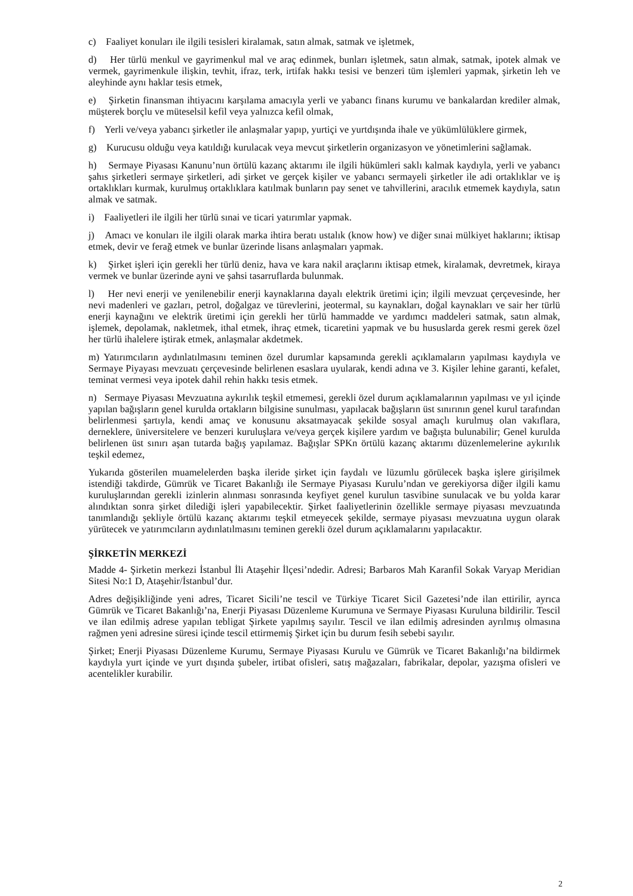c) Faaliyet konuları ile ilgili tesisleri kiralamak, satın almak, satmak ve işletmek,
d) Her türlü menkul ve gayrimenkul mal ve araç edinmek, bunları işletmek, satın almak, satmak, ipotek almak ve vermek, gayrimenkule ilişkin, tevhit, ifraz, terk, irtifak hakkı tesisi ve benzeri tüm işlemleri yapmak, şirketin leh ve aleyhinde aynı haklar tesis etmek,
e) Şirketin finansman ihtiyacını karşılama amacıyla yerli ve yabancı finans kurumu ve bankalardan krediler almak, müşterek borçlu ve müteselsil kefil veya yalnızca kefil olmak,
f) Yerli ve/veya yabancı şirketler ile anlaşmalar yapıp, yurtiçi ve yurtdışında ihale ve yükümlülüklere girmek,
g) Kurucusu olduğu veya katıldığı kurulacak veya mevcut şirketlerin organizasyon ve yönetimlerini sağlamak.
h) Sermaye Piyasası Kanunu’nun örtülü kazanç aktarımı ile ilgili hükümleri saklı kalmak kaydıyla, yerli ve yabancı şahıs şirketleri sermaye şirketleri, adi şirket ve gerçek kişiler ve yabancı sermayeli şirketler ile adi ortaklıklar ve iş ortaklıkları kurmak, kurulmuş ortaklıklara katılmak bunların pay senet ve tahvillerini, aracılık etmemek kaydıyla, satın almak ve satmak.
i) Faaliyetleri ile ilgili her türlü sınai ve ticari yatırımlar yapmak.
j) Amacı ve konuları ile ilgili olarak marka ihtira beratı ustalık (know how) ve diğer sınai mülkiyet haklarını; iktisap etmek, devir ve ferağ etmek ve bunlar üzerinde lisans anlaşmaları yapmak.
k) Şirket işleri için gerekli her türlü deniz, hava ve kara nakil araçlarını iktisap etmek, kiralamak, devretmek, kiraya vermek ve bunlar üzerinde ayni ve şahsi tasarruflarda bulunmak.
l) Her nevi enerji ve yenilenebilir enerji kaynaklarına dayalı elektrik üretimi için; ilgili mevzuat çerçevesinde, her nevi madenleri ve gazları, petrol, doğalgaz ve türevlerini, jeotermal, su kaynakları, doğal kaynakları ve sair her türlü enerji kaynağını ve elektrik üretimi için gerekli her türlü hammadde ve yardımcı maddeleri satmak, satın almak, işlemek, depolamak, nakletmek, ithal etmek, ihraç etmek, ticaretini yapmak ve bu hususlarda gerek resmi gerek özel her türlü ihalelere iştirak etmek, anlaşmalar akdetmek.
m) Yatırımcıların aydınlatılmasını teminen özel durumlar kapsamında gerekli açıklamaların yapılması kaydıyla ve Sermaye Piyayası mevzuatı çerçevesinde belirlenen esaslara uyularak, kendi adına ve 3. Kişiler lehine garanti, kefalet, teminat vermesi veya ipotek dahil rehin hakkı tesis etmek.
n) Sermaye Piyasası Mevzuatına aykırılık teşkil etmemesi, gerekli özel durum açıklamalarının yapılması ve yıl içinde yapılan bağışların genel kurulda ortakların bilgisine sunulması, yapılacak bağışların üst sınırının genel kurul tarafından belirlenmesi şartıyla, kendi amaç ve konusunu aksatmayacak şekilde sosyal amaçlı kurulmuş olan vakıflara, derneklere, üniversitelere ve benzeri kuruluşlara ve/veya gerçek kişilere yardım ve bağışta bulunabilir; Genel kurulda belirlenen üst sınırı aşan tutarda bağış yapılamaz. Bağışlar SPKn örtülü kazanç aktarımı düzenlemelerine aykırılık teşkil edemez,
Yukarıda gösterilen muamelelerden başka ileride şirket için faydalı ve lüzumlu görülecek başka işlere girişilmek istendiği takdirde, Gümrük ve Ticaret Bakanlığı ile Sermaye Piyasası Kurulu’ndan ve gerekiyorsa diğer ilgili kamu kuruluşlarından gerekli izinlerin alınması sonrasında keyfiyet genel kurulun tasvibine sunulacak ve bu yolda karar alındıktan sonra şirket dilediği işleri yapabilecektir. Şirket faaliyetlerinin özellikle sermaye piyasası mevzuatında tanımlandığı şekliyle örtülü kazanç aktarımı teşkil etmeyecek şekilde, sermaye piyasası mevzuatına uygun olarak yürütecek ve yatırımcıların aydınlatılmasını teminen gerekli özel durum açıklamalarını yapılacaktır.
ŞİRKETİN MERKEZİ
Madde 4- Şirketin merkezi İstanbul İli Ataşehir İlçesi’ndedir. Adresi; Barbaros Mah Karanfil Sokak Varyap Meridian Sitesi No:1 D, Ataşehir/İstanbul’dur.
Adres değişikliğinde yeni adres, Ticaret Sicili’ne tescil ve Türkiye Ticaret Sicil Gazetesi’nde ilan ettirilir, ayrıca Gümrük ve Ticaret Bakanlığı’na, Enerji Piyasası Düzenleme Kurumuna ve Sermaye Piyasası Kuruluna bildirilir. Tescil ve ilan edilmiş adrese yapılan tebligat Şirkete yapılmış sayılır. Tescil ve ilan edilmiş adresinden ayrılmış olmasına rağmen yeni adresine süresi içinde tescil ettirmemiş Şirket için bu durum fesih sebebi sayılır.
Şirket; Enerji Piyasası Düzenleme Kurumu, Sermaye Piyasası Kurulu ve Gümrük ve Ticaret Bakanlığı’na bildirmek kaydıyla yurt içinde ve yurt dışında şubeler, irtibat ofisleri, satış mağazaları, fabrikalar, depolar, yazışma ofisleri ve acentelikler kurabilir.
2